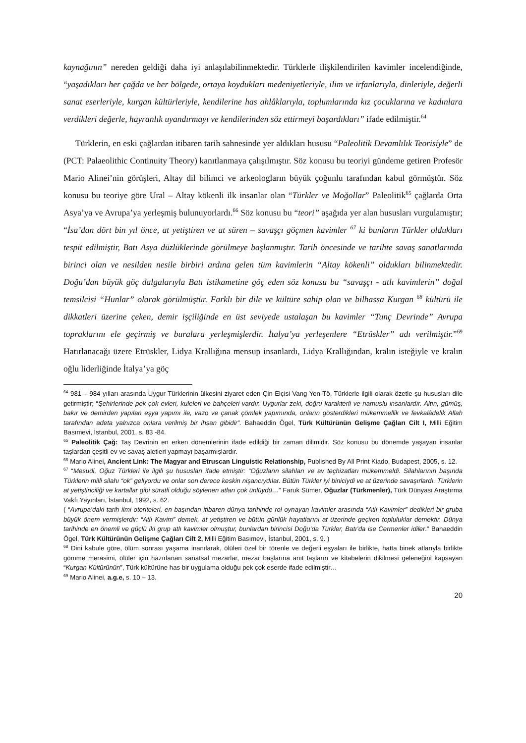kaynağının” nereden geldiği daha iyi anlaşılabilinmektedir. Türklerle ilişkilendirilen kavimler incelendiğinde, “yaşadıkları her çağda ve her bölgede, ortaya koydukları medeniyetleriyle, ilim ve irfanlarıyla, dinleriyle, değerli sanat eserleriyle, kurgan kültürleriyle, kendilerine has ahlâklarıyla, toplumlarında kız çocuklarına ve kadınlara verdikleri değerle, hayranlık uyandırmayı ve kendilerinden söz ettirmeyi başardıkları” ifade edilmiştir.<sup>64</sup>
Türklerin, en eski çağlardan itibaren tarih sahnesinde yer aldıkları hususu “Paleolitik Devamlılık Teorisiyle” de (PCT: Palaeolithic Continuity Theory) kanıtlanmaya çalışılmıştır. Söz konusu bu teoriyi gündeme getiren Profesör Mario Alinei’nin görüşleri, Altay dil bilimci ve arkeologların büyük çoğunlu tarafından kabul görmüştür. Söz konusu bu teoriye göre Ural – Altay kökenli ilk insanlar olan “Türkler ve Moğollar” Paleolitik<sup>65</sup> çağlarda Orta Asya’ya ve Avrupa’ya yerleşmiş bulunuyorlardı.<sup>66</sup> Söz konusu bu “teori” aşağıda yer alan hususları vurgulamıştır; “İsa’dan dört bin yıl önce, at yetiştiren ve at süren – savaşçı göçmen kavimler <sup>67</sup> ki bunların Türkler oldukları tespit edilmiştir, Batı Asya düzlüklerinde görülmeye başlanmıştır. Tarih öncesinde ve tarihte savaş sanatlarında birinci olan ve nesilden nesile birbiri ardına gelen tüm kavimlerin “Altay kökenli” oldukları bilinmektedir. Doğu’dan büyük göç dalgalarıyla Batı istikametine göç eden söz konusu bu “savaşçı - atlı kavimlerin” doğal temsilcisi “Hunlar” olarak görülmüştür. Farklı bir dile ve kültüre sahip olan ve bilhassa Kurgan <sup>68</sup> kültürü ile dikkatleri üzerine çeken, demir işçiliğinde en üst seviyede ustalaşan bu kavimler “Tunç Devrinde” Avrupa topraklarını ele geçirmiş ve buralara yerleşmişlerdir. İtalya’ya yerleşenlere “Etrüskler” adı verilmiştir.”<sup>69</sup> Hatırlanacağı üzere Etrüskler, Lidya Krallığına mensup insanlardı, Lidya Krallığından, kralın isteğiyle ve kralın oğlu liderliğinde İtalya’ya göç
<sup>64</sup> 981 – 984 yılları arasında Uygur Türklerinin ülkesini ziyaret eden Çin Elçisi Vang Yen-Tö, Türklerle ilgili olarak özetle şu hususları dile getirmiştir; “Şehirlerinde pek çok evleri, kuleleri ve bahçeleri vardır. Uygurlar zeki, doğru karakterli ve namuslu insanlardır. Altın, gümüş, bakır ve demirden yapılan eşya yapımı ile, vazo ve çanak çömlek yapımında, onların gösterdikleri mükemmellik ve fevkalâdelik Allah tarafından adeta yalnızca onlara verilmiş bir ihsan gibidir”. Bahaeddin Ögel, Türk Kültürünün Gelişme Çağları Cilt I, Milli Eğitim Basımevi, İstanbul, 2001, s. 83 -84.
<sup>65</sup> Paleolitik Çağ: Taş Devrinin en erken dönemlerinin ifade edildiği bir zaman dilimidir. Söz konusu bu dönemde yaşayan insanlar taşlardan çeşitli ev ve savaş aletleri yapmayı başarmışlardır.
<sup>66</sup> Mario Alinei, Ancient Link: The Magyar and Etruscan Linguistic Relationship, Published By All Print Kiado, Budapest, 2005, s. 12.
<sup>67</sup> “Mesudi, Oğuz Türkleri ile ilgili şu hususları ifade etmiştir: “Oğuzların silahları ve av teçhizatları mükemmeldi. Silahlarının başında Türklerin milli silahı “ok” geliyordu ve onlar son derece keskin nişancıydılar. Bütün Türkler iyi biniciydi ve at üzerinde savaşırlardı. Türklerin at yetiştiriciliği ve kartallar gibi süratli olduğu söylenen atları çok ünlüydü…” Faruk Sümer, Oğuzlar (Türkmenler), Türk Dünyası Araştırma Vakfı Yayınları, İstanbul, 1992, s. 62.
( “Avrupa’daki tarih ilmi otoriteleri, en başından itibaren dünya tarihinde rol oynayan kavimler arasında “Atlı Kavimler” dedikleri bir gruba büyük önem vermişlerdir: “Atlı Kavim” demek, at yetiştiren ve bütün günlük hayatlarını at üzerinde geçiren topluluklar demektir. Dünya tarihinde en önemli ve güçlü iki grup atlı kavimler olmuştur, bunlardan birincisi Doğu’da Türkler, Batı’da ise Cermenler idiler.” Bahaeddin Ögel, Türk Kültürünün Gelişme Çağları Cilt 2, Milli Eğitim Basımevi, İstanbul, 2001, s. 9. )
<sup>68</sup> Dini kabule göre, ölüm sonrası yaşama inanılarak, ölüleri özel bir törenle ve değerli eşyaları ile birlikte, hatta binek atlarıyla birlikte gömme merasimi, ölüler için hazırlanan sanatsal mezarlar, mezar başlarına anıt taşların ve kitabelerin dikilmesi geleneğini kapsayan “Kurgan Kültürünün”, Türk kültürüne has bir uygulama olduğu pek çok eserde ifade edilmiştir…
<sup>69</sup> Mario Alinei, a.g.e, s. 10 – 13.
20